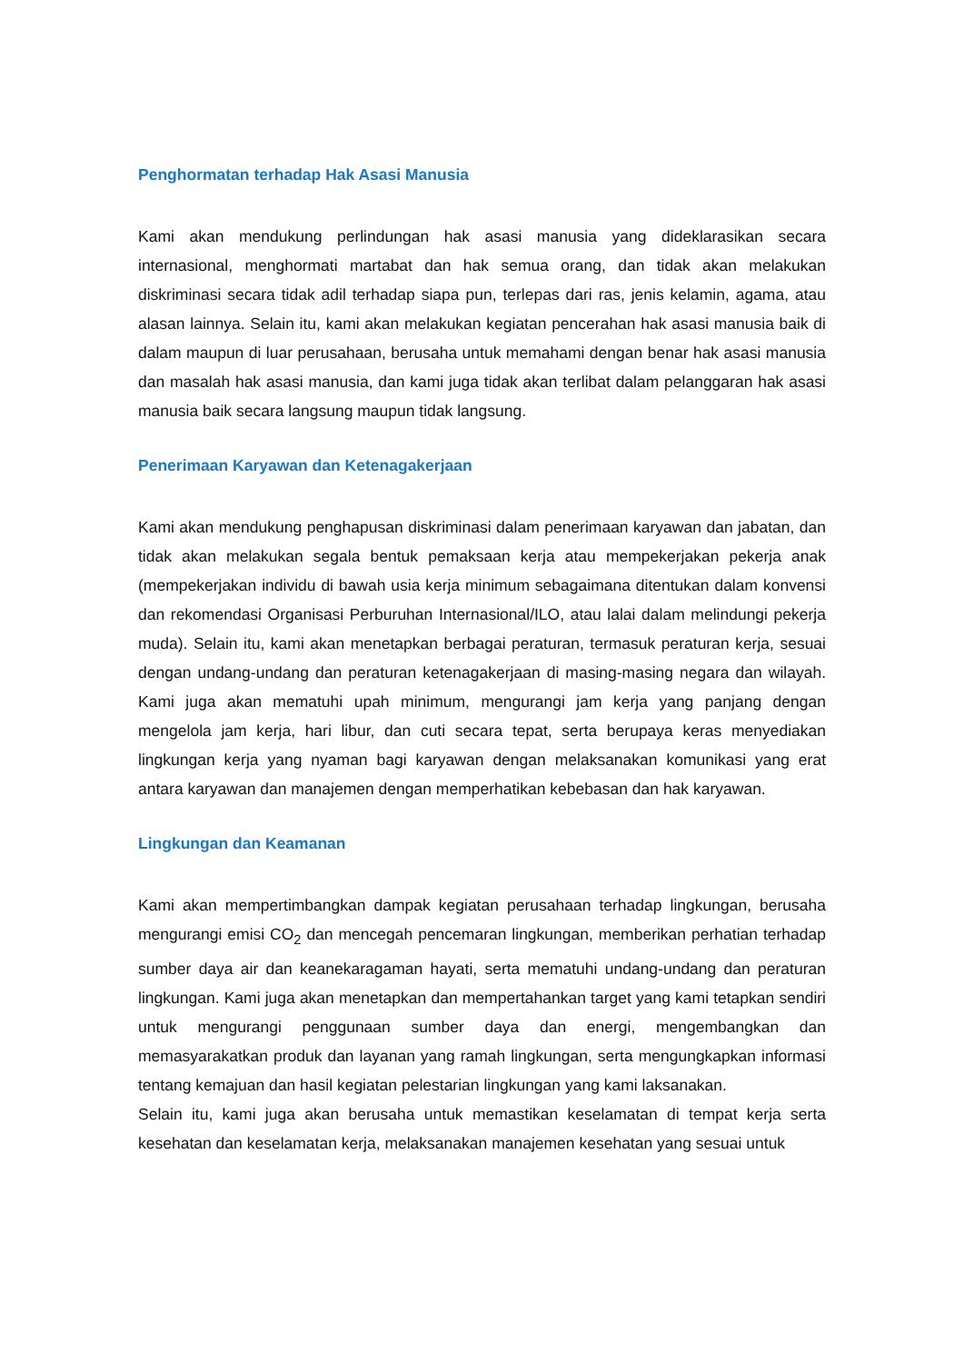Penghormatan terhadap Hak Asasi Manusia
Kami akan mendukung perlindungan hak asasi manusia yang dideklarasikan secara internasional, menghormati martabat dan hak semua orang, dan tidak akan melakukan diskriminasi secara tidak adil terhadap siapa pun, terlepas dari ras, jenis kelamin, agama, atau alasan lainnya. Selain itu, kami akan melakukan kegiatan pencerahan hak asasi manusia baik di dalam maupun di luar perusahaan, berusaha untuk memahami dengan benar hak asasi manusia dan masalah hak asasi manusia, dan kami juga tidak akan terlibat dalam pelanggaran hak asasi manusia baik secara langsung maupun tidak langsung.
Penerimaan Karyawan dan Ketenagakerjaan
Kami akan mendukung penghapusan diskriminasi dalam penerimaan karyawan dan jabatan, dan tidak akan melakukan segala bentuk pemaksaan kerja atau mempekerjakan pekerja anak (mempekerjakan individu di bawah usia kerja minimum sebagaimana ditentukan dalam konvensi dan rekomendasi Organisasi Perburuhan Internasional/ILO, atau lalai dalam melindungi pekerja muda). Selain itu, kami akan menetapkan berbagai peraturan, termasuk peraturan kerja, sesuai dengan undang-undang dan peraturan ketenagakerjaan di masing-masing negara dan wilayah. Kami juga akan mematuhi upah minimum, mengurangi jam kerja yang panjang dengan mengelola jam kerja, hari libur, dan cuti secara tepat, serta berupaya keras menyediakan lingkungan kerja yang nyaman bagi karyawan dengan melaksanakan komunikasi yang erat antara karyawan dan manajemen dengan memperhatikan kebebasan dan hak karyawan.
Lingkungan dan Keamanan
Kami akan mempertimbangkan dampak kegiatan perusahaan terhadap lingkungan, berusaha mengurangi emisi CO<sub>2</sub> dan mencegah pencemaran lingkungan, memberikan perhatian terhadap sumber daya air dan keanekaragaman hayati, serta mematuhi undang-undang dan peraturan lingkungan. Kami juga akan menetapkan dan mempertahankan target yang kami tetapkan sendiri untuk mengurangi penggunaan sumber daya dan energi, mengembangkan dan memasyarakatkan produk dan layanan yang ramah lingkungan, serta mengungkapkan informasi tentang kemajuan dan hasil kegiatan pelestarian lingkungan yang kami laksanakan.
Selain itu, kami juga akan berusaha untuk memastikan keselamatan di tempat kerja serta kesehatan dan keselamatan kerja, melaksanakan manajemen kesehatan yang sesuai untuk